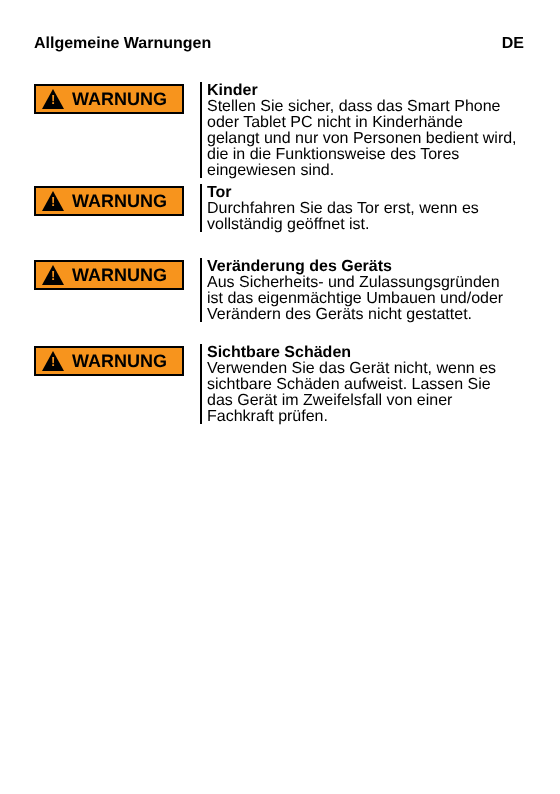Allgemeine Warnungen DE
!
WARNUNG
Kinder
Stellen Sie sicher, dass das Smart Phone oder Tablet PC nicht in Kinderhände gelangt und nur von Personen bedient wird, die in die Funktionsweise des Tores eingewiesen sind.
!
WARNUNG
Tor
Durchfahren Sie das Tor erst, wenn es vollständig geöffnet ist.
!
WARNUNG
Veränderung des Geräts
Aus Sicherheits- und Zulassungsgründen ist das eigenmächtige Umbauen und/oder Verändern des Geräts nicht gestattet.
!
WARNUNG
Sichtbare Schäden
Verwenden Sie das Gerät nicht, wenn es sichtbare Schäden aufweist. Lassen Sie das Gerät im Zweifelsfall von einer Fachkraft prüfen.